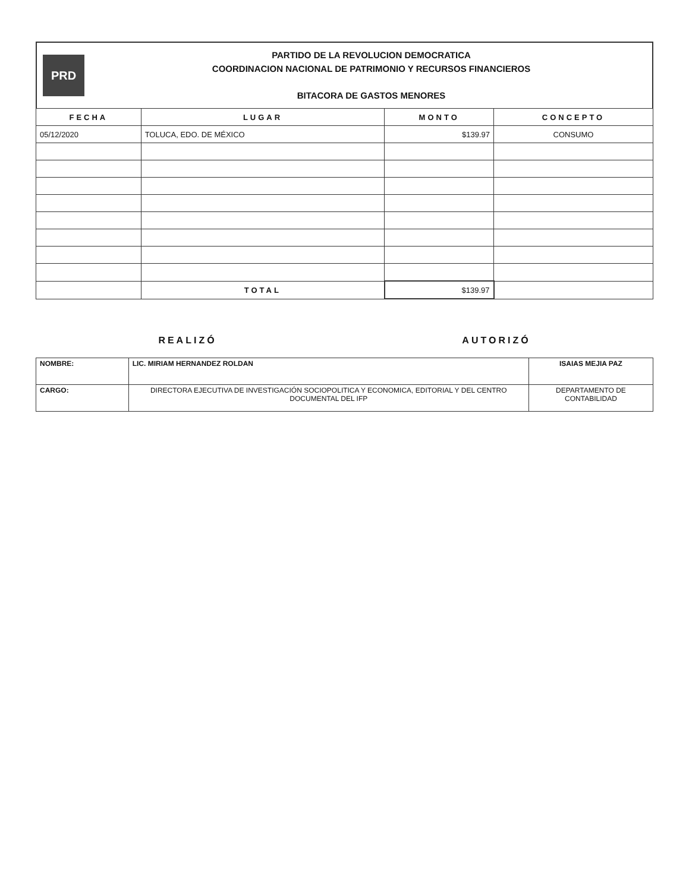PRD
PARTIDO DE LA REVOLUCION DEMOCRATICA
COORDINACION NACIONAL DE PATRIMONIO Y RECURSOS FINANCIEROS
BITACORA DE GASTOS MENORES
| FECHA | LUGAR | MONTO | CONCEPTO |
| --- | --- | --- | --- |
| 05/12/2020 | TOLUCA, EDO. DE MÉXICO | $139.97 | CONSUMO |
| | TOTAL | $139.97 | |
REALIZÓ AUTORIZÓ
| NOMBRE: | LIC. MIRIAM HERNANDEZ ROLDAN | ISAIAS MEJIA PAZ |
| CARGO: | DIRECTORA EJECUTIVA DE INVESTIGACIÓN SOCIOPOLITICA Y ECONOMICA, EDITORIAL Y DEL CENTRO DOCUMENTAL DEL IFP | DEPARTAMENTO DE CONTABILIDAD |